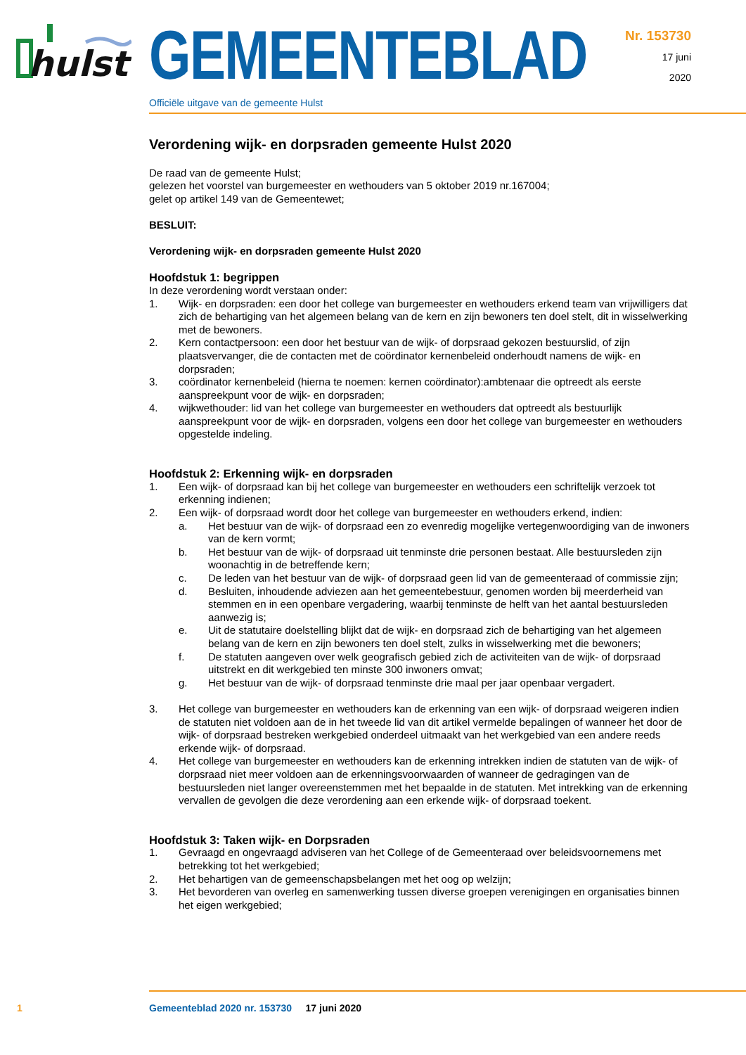hulst
GEMEENTEBLAD
Officiële uitgave van de gemeente Hulst
Nr. 153730
17 juni
2020
Verordening wijk- en dorpsraden gemeente Hulst 2020
De raad van de gemeente Hulst;
gelezen het voorstel van burgemeester en wethouders van 5 oktober 2019 nr.167004;
gelet op artikel 149 van de Gemeentewet;
BESLUIT:
Verordening wijk- en dorpsraden gemeente Hulst 2020
Hoofdstuk 1: begrippen
In deze verordening wordt verstaan onder:
1. Wijk- en dorpsraden: een door het college van burgemeester en wethouders erkend team van vrijwilligers dat zich de behartiging van het algemeen belang van de kern en zijn bewoners ten doel stelt, dit in wisselwerking met de bewoners.
2. Kern contactpersoon: een door het bestuur van de wijk- of dorpsraad gekozen bestuurslid, of zijn plaatsvervanger, die de contacten met de coördinator kernenbeleid onderhoudt namens de wijk- en dorpsraden;
3. coördinator kernenbeleid (hierna te noemen: kernen coördinator):ambtenaar die optreedt als eerste aanspreekpunt voor de wijk- en dorpsraden;
4. wijkwethouder: lid van het college van burgemeester en wethouders dat optreedt als bestuurlijk aanspreekpunt voor de wijk- en dorpsraden, volgens een door het college van burgemeester en wethouders opgestelde indeling.
Hoofdstuk 2: Erkenning wijk- en dorpsraden
1. Een wijk- of dorpsraad kan bij het college van burgemeester en wethouders een schriftelijk verzoek tot erkenning indienen;
2. Een wijk- of dorpsraad wordt door het college van burgemeester en wethouders erkend, indien:
a. Het bestuur van de wijk- of dorpsraad een zo evenredig mogelijke vertegenwoordiging van de inwoners van de kern vormt;
b. Het bestuur van de wijk- of dorpsraad uit tenminste drie personen bestaat. Alle bestuursleden zijn woonachtig in de betreffende kern;
c. De leden van het bestuur van de wijk- of dorpsraad geen lid van de gemeenteraad of commissie zijn;
d. Besluiten, inhoudende adviezen aan het gemeentebestuur, genomen worden bij meerderheid van stemmen en in een openbare vergadering, waarbij tenminste de helft van het aantal bestuursleden aanwezig is;
e. Uit de statutaire doelstelling blijkt dat de wijk- en dorpsraad zich de behartiging van het algemeen belang van de kern en zijn bewoners ten doel stelt, zulks in wisselwerking met die bewoners;
f. De statuten aangeven over welk geografisch gebied zich de activiteiten van de wijk- of dorpsraad uitstrekt en dit werkgebied ten minste 300 inwoners omvat;
g. Het bestuur van de wijk- of dorpsraad tenminste drie maal per jaar openbaar vergadert.
3. Het college van burgemeester en wethouders kan de erkenning van een wijk- of dorpsraad weigeren indien de statuten niet voldoen aan de in het tweede lid van dit artikel vermelde bepalingen of wanneer het door de wijk- of dorpsraad bestreken werkgebied onderdeel uitmaakt van het werkgebied van een andere reeds erkende wijk- of dorpsraad.
4. Het college van burgemeester en wethouders kan de erkenning intrekken indien de statuten van de wijk- of dorpsraad niet meer voldoen aan de erkenningsvoorwaarden of wanneer de gedragingen van de bestuursleden niet langer overeenstemmen met het bepaalde in de statuten. Met intrekking van de erkenning vervallen de gevolgen die deze verordening aan een erkende wijk- of dorpsraad toekent.
Hoofdstuk 3: Taken wijk- en Dorpsraden
1. Gevraagd en ongevraagd adviseren van het College of de Gemeenteraad over beleidsvoornemens met betrekking tot het werkgebied;
2. Het behartigen van de gemeenschapsbelangen met het oog op welzijn;
3. Het bevorderen van overleg en samenwerking tussen diverse groepen verenigingen en organisaties binnen het eigen werkgebied;
1 Gemeenteblad 2020 nr. 153730 17 juni 2020